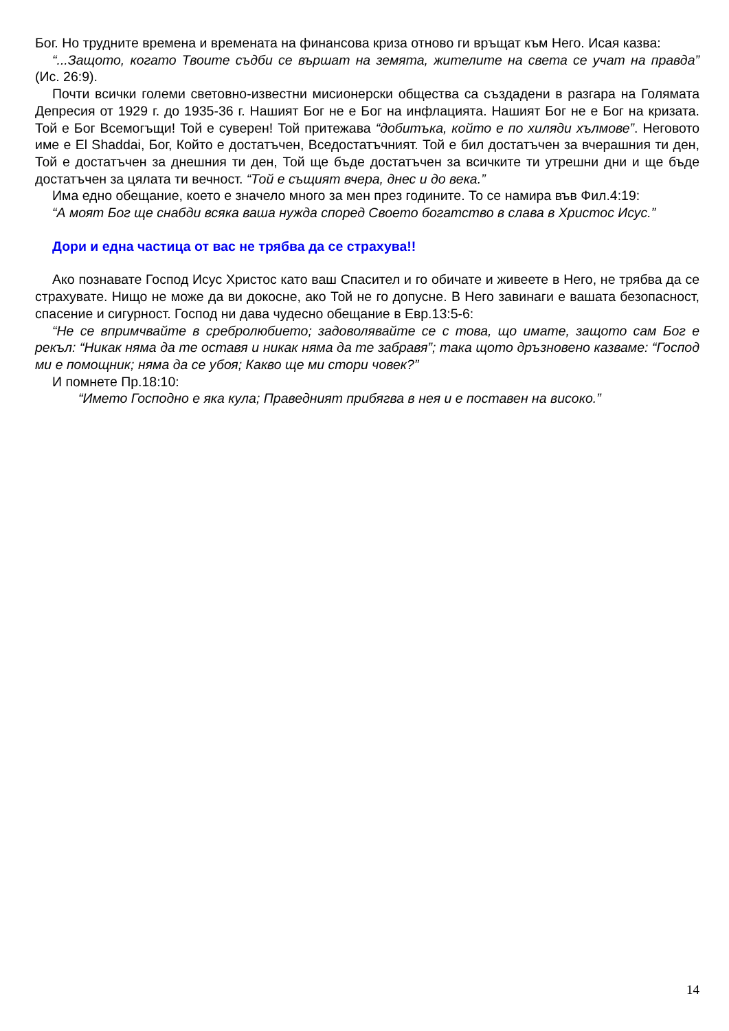Бог. Но трудните времена и времената на финансова криза отново ги връщат към Него. Исая казва:
“...Защото, когато Твоите съдби се вършат на земята, жителите на света се учат на правда” (Ис. 26:9).
Почти всички големи световно-известни мисионерски общества са създадени в разгара на Голямата Депресия от 1929 г. до 1935-36 г. Нашият Бог не е Бог на инфлацията. Нашият Бог не е Бог на кризата. Той е Бог Всемогъщи! Той е суверен! Той притежава “добитъка, който е по хиляди хълмове”. Неговото име е El Shaddai, Бог, Който е достатъчен, Вседостатъчният. Той е бил достатъчен за вчерашния ти ден, Той е достатъчен за днешния ти ден, Той ще бъде достатъчен за всичките ти утрешни дни и ще бъде достатъчен за цялата ти вечност. “Той е същият вчера, днес и до века.”
Има едно обещание, което е значело много за мен през годините. То се намира във Фил.4:19:
“А моят Бог ще снабди всяка ваша нужда според Своето богатство в слава в Христос Исус.”
Дори и една частица от вас не трябва да се страхува!!
Ако познавате Господ Исус Христос като ваш Спасител и го обичате и живеете в Него, не трябва да се страхувате. Нищо не може да ви докосне, ако Той не го допусне. В Него завинаги е вашата безопасност, спасение и сигурност. Господ ни дава чудесно обещание в Евр.13:5-6:
“Не се впримчвайте в сребролюбието; задоволявайте се с това, що имате, защото сам Бог е рекъл: “Никак няма да те оставя и никак няма да те забравя”; така щото дръзновено казваме: “Господ ми е помощник; няма да се убоя; Какво ще ми стори човек?”
И помнете Пр.18:10:
“Името Господно е яка кула; Праведният прибягва в нея и е поставен на високо.”
14